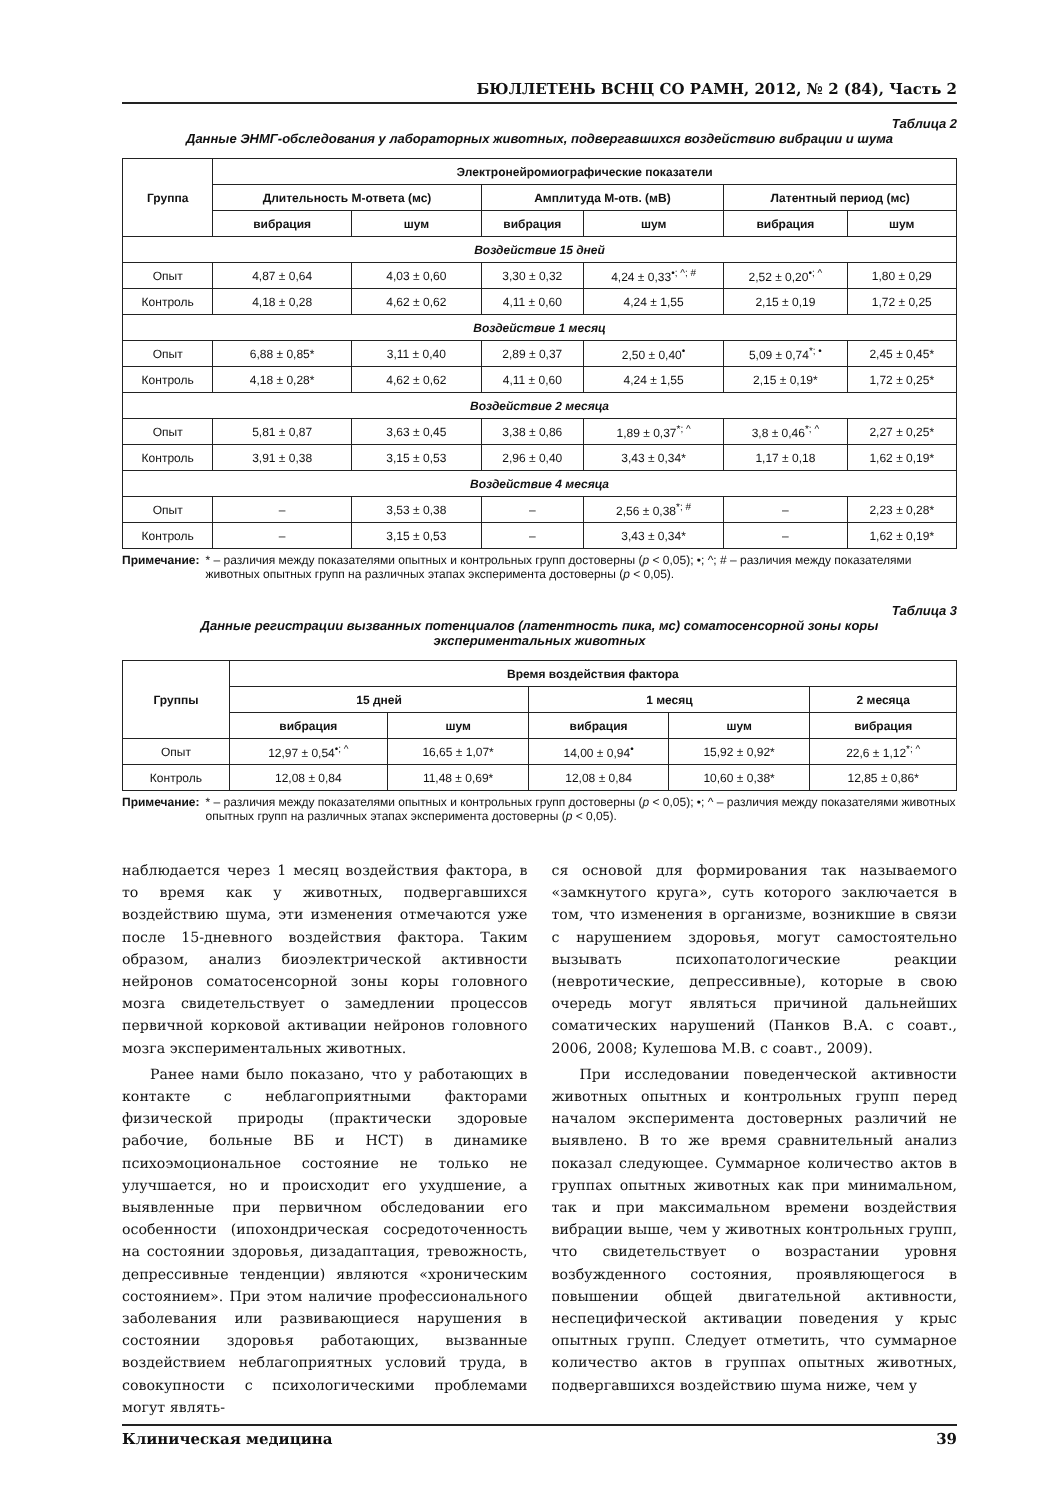БЮЛЛЕТЕНЬ ВСНЦ СО РАМН, 2012, № 2 (84), Часть 2
Таблица 2
Данные ЭНМГ-обследования у лабораторных животных, подвергавшихся воздействию вибрации и шума
| Группа | Электронейромиографические показатели | | | | | |
| --- | --- | --- | --- | --- | --- | --- |
| | Длительность М-ответа (мс) | | Амплитуда М-отв. (мВ) | | Латентный период (мс) | |
| | вибрация | шум | вибрация | шум | вибрация | шум |
| Воздействие 15 дней | | | | | | |
| Опыт | 4,87 ± 0,64 | 4,03 ± 0,60 | 3,30 ± 0,32 | 4,24 ± 0,33<sup>•; ^; #</sup> | 2,52 ± 0,20<sup>•; ^</sup> | 1,80 ± 0,29 |
| Контроль | 4,18 ± 0,28 | 4,62 ± 0,62 | 4,11 ± 0,60 | 4,24 ± 1,55 | 2,15 ± 0,19 | 1,72 ± 0,25 |
| Воздействие 1 месяц | | | | | | |
| Опыт | 6,88 ± 0,85* | 3,11 ± 0,40 | 2,89 ± 0,37 | 2,50 ± 0,40<sup>•</sup> | 5,09 ± 0,74<sup>*; •</sup> | 2,45 ± 0,45* |
| Контроль | 4,18 ± 0,28* | 4,62 ± 0,62 | 4,11 ± 0,60 | 4,24 ± 1,55 | 2,15 ± 0,19* | 1,72 ± 0,25* |
| Воздействие 2 месяца | | | | | | |
| Опыт | 5,81 ± 0,87 | 3,63 ± 0,45 | 3,38 ± 0,86 | 1,89 ± 0,37<sup>*; ^</sup> | 3,8 ± 0,46<sup>*; ^</sup> | 2,27 ± 0,25* |
| Контроль | 3,91 ± 0,38 | 3,15 ± 0,53 | 2,96 ± 0,40 | 3,43 ± 0,34* | 1,17 ± 0,18 | 1,62 ± 0,19* |
| Воздействие 4 месяца | | | | | | |
| Опыт | – | 3,53 ± 0,38 | – | 2,56 ± 0,38<sup>*; #</sup> | – | 2,23 ± 0,28* |
| Контроль | – | 3,15 ± 0,53 | – | 3,43 ± 0,34* | – | 1,62 ± 0,19* |
Примечание: * – различия между показателями опытных и контрольных групп достоверны (p < 0,05); •; ^; # – различия между показателями животных опытных групп на различных этапах эксперимента достоверны (p < 0,05).
Таблица 3
Данные регистрации вызванных потенциалов (латентность пика, мс) соматосенсорной зоны коры
экспериментальных животных
| Группы | Время воздействия фактора | | | | |
| --- | --- | --- | --- | --- | --- |
| | 15 дней | | 1 месяц | | 2 месяца |
| | вибрация | шум | вибрация | шум | вибрация |
| Опыт | 12,97 ± 0,54<sup>•; ^</sup> | 16,65 ± 1,07* | 14,00 ± 0,94<sup>•</sup> | 15,92 ± 0,92* | 22,6 ± 1,12<sup>*; ^</sup> |
| Контроль | 12,08 ± 0,84 | 11,48 ± 0,69* | 12,08 ± 0,84 | 10,60 ± 0,38* | 12,85 ± 0,86* |
Примечание: * – различия между показателями опытных и контрольных групп достоверны (p < 0,05); •; ^ – различия между показателями животных опытных групп на различных этапах эксперимента достоверны (p < 0,05).
наблюдается через 1 месяц воздействия фактора, в то время как у животных, подвергавшихся воздействию шума, эти изменения отмечаются уже после 15-дневного воздействия фактора. Таким образом, анализ биоэлектрической активности нейронов соматосенсорной зоны коры головного мозга свидетельствует о замедлении процессов первичной корковой активации нейронов головного мозга экспериментальных животных.
Ранее нами было показано, что у работающих в контакте с неблагоприятными факторами физической природы (практически здоровые рабочие, больные ВБ и НСТ) в динамике психоэмоциональное состояние не только не улучшается, но и происходит его ухудшение, а выявленные при первичном обследовании его особенности (ипохондрическая сосредоточенность на состоянии здоровья, дизадаптация, тревожность, депрессивные тенденции) являются «хроническим состоянием». При этом наличие профессионального заболевания или развивающиеся нарушения в состоянии здоровья работающих, вызванные воздействием неблагоприятных условий труда, в совокупности с психологическими проблемами могут являть-
ся основой для формирования так называемого «замкнутого круга», суть которого заключается в том, что изменения в организме, возникшие в связи с нарушением здоровья, могут самостоятельно вызывать психопатологические реакции (невротические, депрессивные), которые в свою очередь могут являться причиной дальнейших соматических нарушений (Панков В.А. с соавт., 2006, 2008; Кулешова М.В. с соавт., 2009).
При исследовании поведенческой активности животных опытных и контрольных групп перед началом эксперимента достоверных различий не выявлено. В то же время сравнительный анализ показал следующее. Суммарное количество актов в группах опытных животных как при минимальном, так и при максимальном времени воздействия вибрации выше, чем у животных контрольных групп, что свидетельствует о возрастании уровня возбужденного состояния, проявляющегося в повышении общей двигательной активности, неспецифической активации поведения у крыс опытных групп. Следует отметить, что суммарное количество актов в группах опытных животных, подвергавшихся воздействию шума ниже, чем у
Клиническая медицина 39